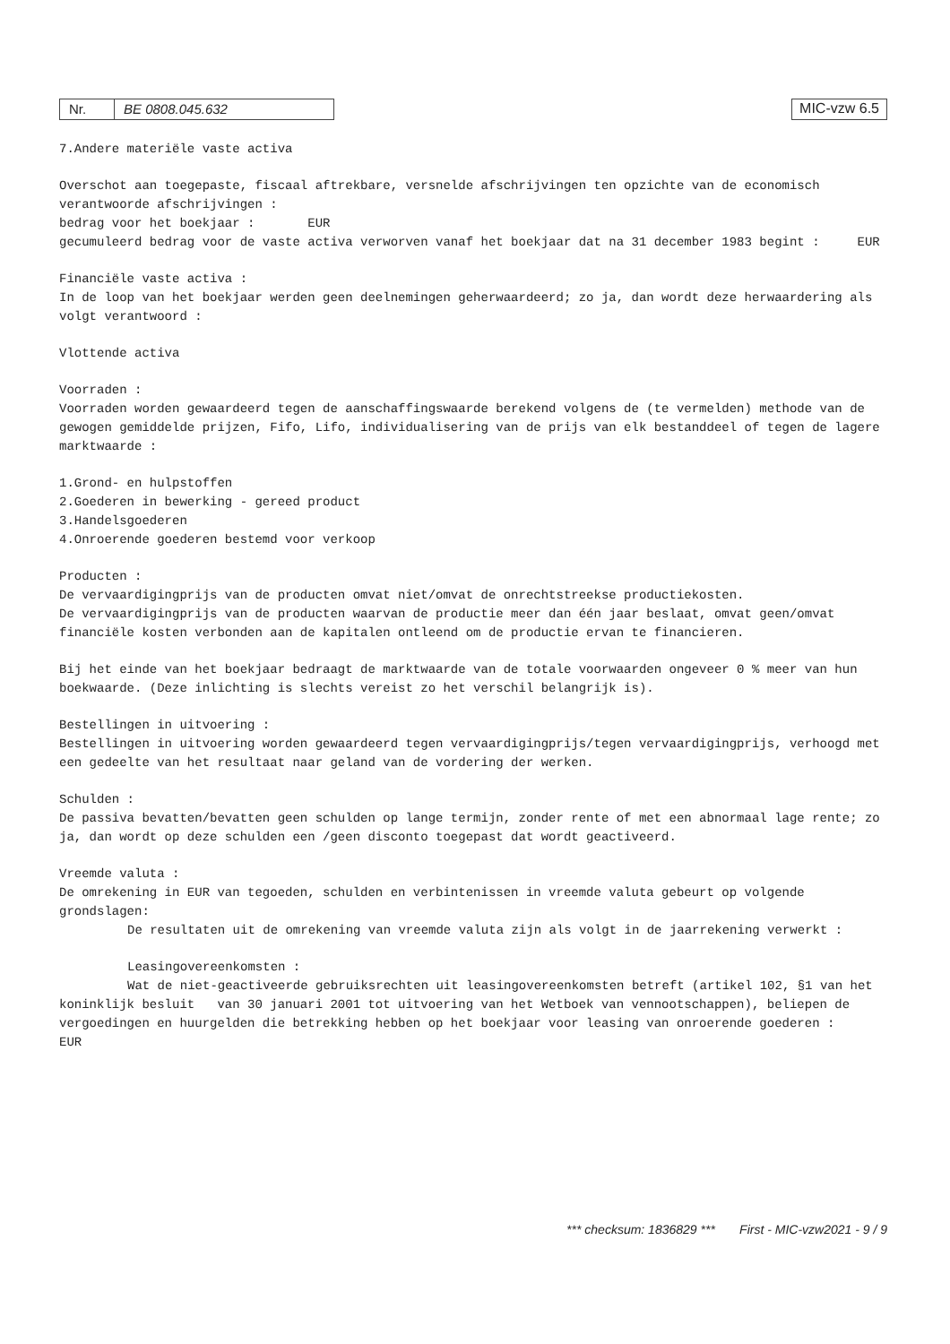Nr. BE 0808.045.632
MIC-vzw 6.5
7.Andere materiële vaste activa
Overschot aan toegepaste, fiscaal aftrekbare, versnelde afschrijvingen ten opzichte van de economisch verantwoorde afschrijvingen :
bedrag voor het boekjaar : EUR
gecumuleerd bedrag voor de vaste activa verworven vanaf het boekjaar dat na 31 december 1983 begint : EUR
Financiële vaste activa :
In de loop van het boekjaar werden geen deelnemingen geherwaardeerd; zo ja, dan wordt deze herwaardering als volgt verantwoord :
Vlottende activa
Voorraden :
Voorraden worden gewaardeerd tegen de aanschaffingswaarde berekend volgens de (te vermelden) methode van de gewogen gemiddelde prijzen, Fifo, Lifo, individualisering van de prijs van elk bestanddeel of tegen de lagere marktwaarde :
1.Grond- en hulpstoffen
2.Goederen in bewerking - gereed product
3.Handelsgoederen
4.Onroerende goederen bestemd voor verkoop
Producten :
De vervaardigingprijs van de producten omvat niet/omvat de onrechtstreekse productiekosten.
De vervaardigingprijs van de producten waarvan de productie meer dan één jaar beslaat, omvat geen/omvat financiële kosten verbonden aan de kapitalen ontleend om de productie ervan te financieren.
Bij het einde van het boekjaar bedraagt de marktwaarde van de totale voorwaarden ongeveer 0 % meer van hun boekwaarde. (Deze inlichting is slechts vereist zo het verschil belangrijk is).
Bestellingen in uitvoering :
Bestellingen in uitvoering worden gewaardeerd tegen vervaardigingprijs/tegen vervaardigingprijs, verhoogd met een gedeelte van het resultaat naar geland van de vordering der werken.
Schulden :
De passiva bevatten/bevatten geen schulden op lange termijn, zonder rente of met een abnormaal lage rente; zo ja, dan wordt op deze schulden een /geen disconto toegepast dat wordt geactiveerd.
Vreemde valuta :
De omrekening in EUR van tegoeden, schulden en verbintenissen in vreemde valuta gebeurt op volgende grondslagen:
De resultaten uit de omrekening van vreemde valuta zijn als volgt in de jaarrekening verwerkt :
Leasingovereenkomsten :
Wat de niet-geactiveerde gebruiksrechten uit leasingovereenkomsten betreft (artikel 102, §1 van het koninklijk besluit van 30 januari 2001 tot uitvoering van het Wetboek van vennootschappen), beliepen de vergoedingen en huurgelden die betrekking hebben op het boekjaar voor leasing van onroerende goederen : EUR
*** checksum: 1836829 *** First - MIC-vzw2021 - 9 / 9